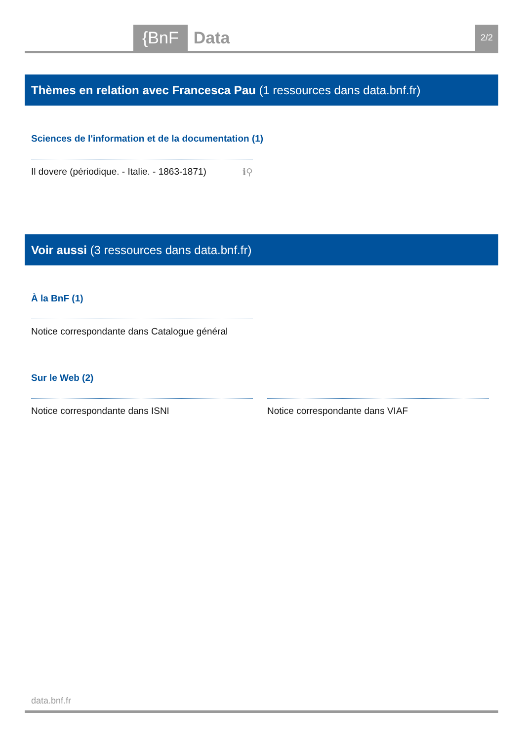{BnF Data 2/2
Thèmes en relation avec Francesca Pau (1 ressources dans data.bnf.fr)
Sciences de l'information et de la documentation (1)
Il dovere (périodique. - Italie. - 1863-1871) ℹ⚲
Voir aussi (3 ressources dans data.bnf.fr)
À la BnF (1)
Notice correspondante dans Catalogue général
Sur le Web (2)
Notice correspondante dans ISNI Notice correspondante dans VIAF
data.bnf.fr